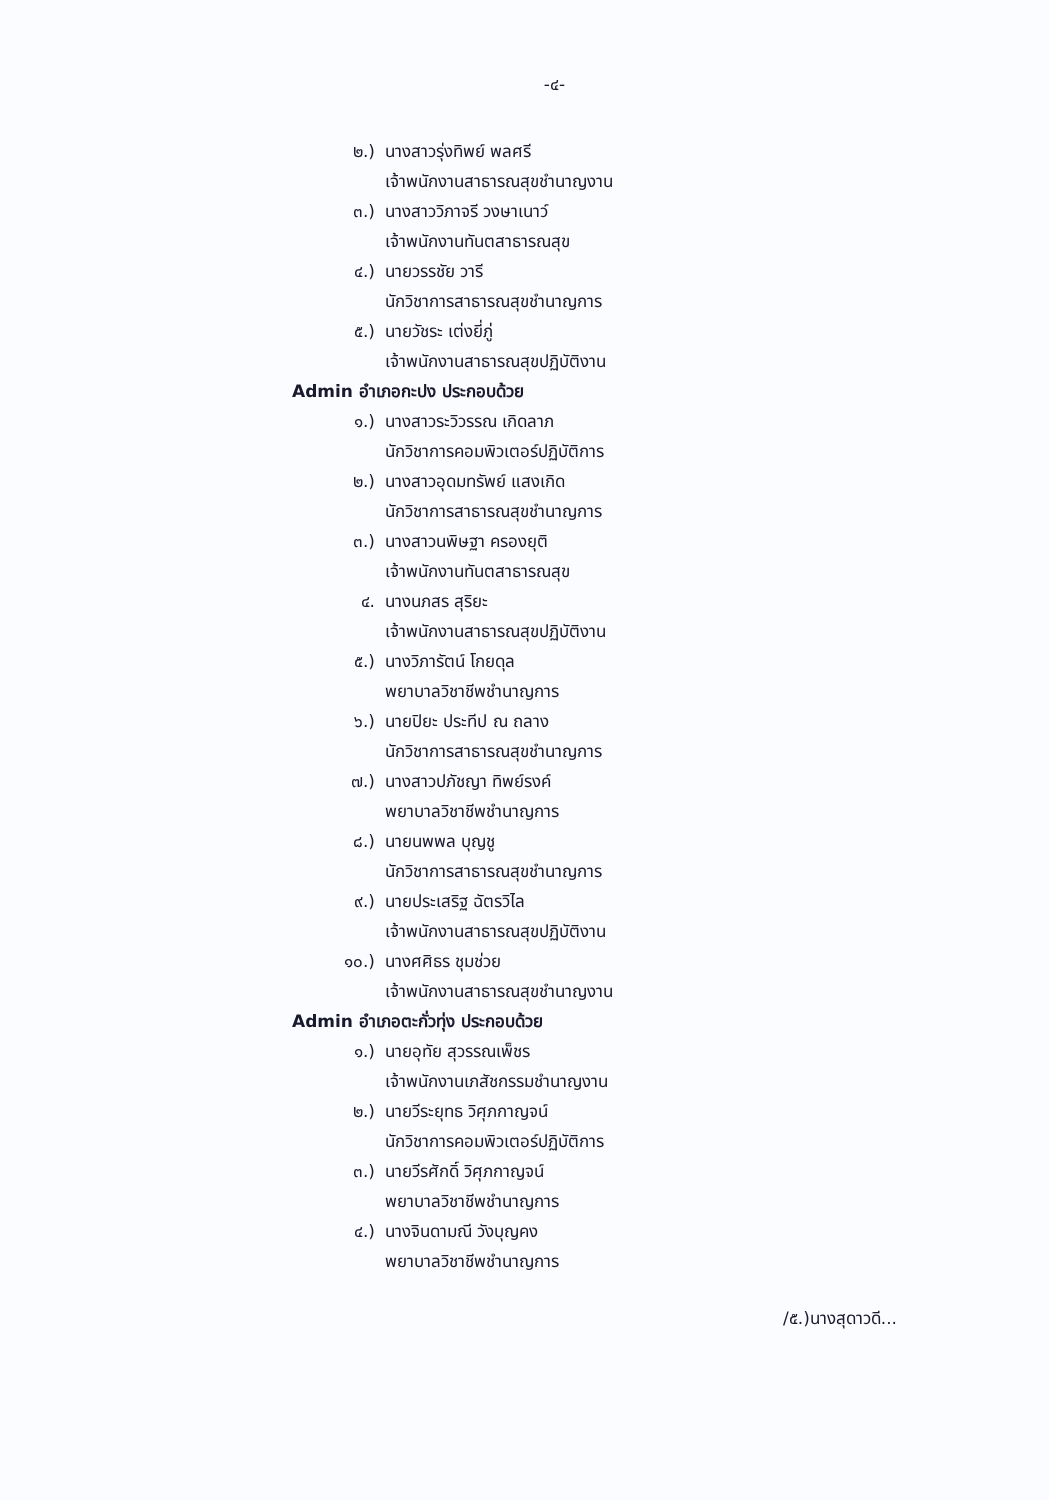-๔-
๒.) นางสาวรุ่งทิพย์ พลศรี
เจ้าพนักงานสาธารณสุขชำนาญงาน
๓.) นางสาววิภาจรี วงษาเนาว์
เจ้าพนักงานทันตสาธารณสุข
๔.) นายวรรชัย วารี
นักวิชาการสาธารณสุขชำนาญการ
๕.) นายวัชระ เต่งยี่ภู่
เจ้าพนักงานสาธารณสุขปฏิบัติงาน
Admin อำเภอกะปง ประกอบด้วย
๑.) นางสาวระวิวรรณ เกิดลาภ
นักวิชาการคอมพิวเตอร์ปฏิบัติการ
๒.) นางสาวอุดมทรัพย์ แสงเกิด
นักวิชาการสาธารณสุขชำนาญการ
๓.) นางสาวนพิษฐา ครองยุติ
เจ้าพนักงานทันตสาธารณสุข
๔. นางนภสร สุริยะ
เจ้าพนักงานสาธารณสุขปฏิบัติงาน
๕.) นางวิภารัตน์ โกยดุล
พยาบาลวิชาชีพชำนาญการ
๖.) นายปิยะ ประทีป ณ ถลาง
นักวิชาการสาธารณสุขชำนาญการ
๗.) นางสาวปภัชญา ทิพย์รงค์
พยาบาลวิชาชีพชำนาญการ
๘.) นายนพพล บุญชู
นักวิชาการสาธารณสุขชำนาญการ
๙.) นายประเสริฐ ฉัตรวิไล
เจ้าพนักงานสาธารณสุขปฏิบัติงาน
๑๐.) นางศศิธร ชุมช่วย
เจ้าพนักงานสาธารณสุขชำนาญงาน
Admin อำเภอตะกั่วทุ่ง ประกอบด้วย
๑.) นายอุทัย สุวรรณเพ็ชร
เจ้าพนักงานเภสัชกรรมชำนาญงาน
๒.) นายวีระยุทธ วิศุภกาญจน์
นักวิชาการคอมพิวเตอร์ปฏิบัติการ
๓.) นายวีรศักดิ์ วิศุภกาญจน์
พยาบาลวิชาชีพชำนาญการ
๔.) นางจินดามณี วังบุญคง
พยาบาลวิชาชีพชำนาญการ
/๕.)นางสุดาวดี...